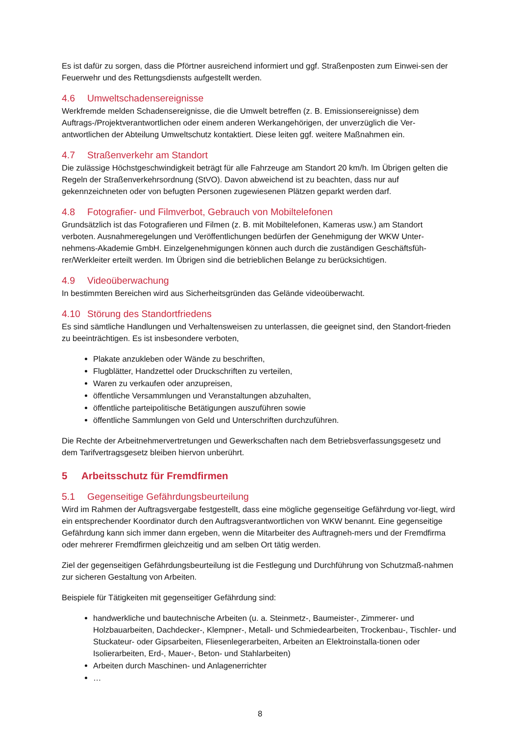Es ist dafür zu sorgen, dass die Pförtner ausreichend informiert und ggf. Straßenposten zum Einwei-sen der Feuerwehr und des Rettungsdiensts aufgestellt werden.
4.6 Umweltschadensereignisse
Werkfremde melden Schadensereignisse, die die Umwelt betreffen (z. B. Emissionsereignisse) dem Auftrags-/Projektverantwortlichen oder einem anderen Werkangehörigen, der unverzüglich die Ver-antwortlichen der Abteilung Umweltschutz kontaktiert. Diese leiten ggf. weitere Maßnahmen ein.
4.7 Straßenverkehr am Standort
Die zulässige Höchstgeschwindigkeit beträgt für alle Fahrzeuge am Standort 20 km/h. Im Übrigen gelten die Regeln der Straßenverkehrsordnung (StVO). Davon abweichend ist zu beachten, dass nur auf gekennzeichneten oder von befugten Personen zugewiesenen Plätzen geparkt werden darf.
4.8 Fotografier- und Filmverbot, Gebrauch von Mobiltelefonen
Grundsätzlich ist das Fotografieren und Filmen (z. B. mit Mobiltelefonen, Kameras usw.) am Standort verboten. Ausnahmeregelungen und Veröffentlichungen bedürfen der Genehmigung der WKW Unter-nehmens-Akademie GmbH. Einzelgenehmigungen können auch durch die zuständigen Geschäftsfüh-rer/Werkleiter erteilt werden. Im Übrigen sind die betrieblichen Belange zu berücksichtigen.
4.9 Videoüberwachung
In bestimmten Bereichen wird aus Sicherheitsgründen das Gelände videoüberwacht.
4.10 Störung des Standortfriedens
Es sind sämtliche Handlungen und Verhaltensweisen zu unterlassen, die geeignet sind, den Standort-frieden zu beeinträchtigen. Es ist insbesondere verboten,
Plakate anzukleben oder Wände zu beschriften,
Flugblätter, Handzettel oder Druckschriften zu verteilen,
Waren zu verkaufen oder anzupreisen,
öffentliche Versammlungen und Veranstaltungen abzuhalten,
öffentliche parteipolitische Betätigungen auszuführen sowie
öffentliche Sammlungen von Geld und Unterschriften durchzuführen.
Die Rechte der Arbeitnehmervertretungen und Gewerkschaften nach dem Betriebsverfassungsgesetz und dem Tarifvertragsgesetz bleiben hiervon unberührt.
5 Arbeitsschutz für Fremdfirmen
5.1 Gegenseitige Gefährdungsbeurteilung
Wird im Rahmen der Auftragsvergabe festgestellt, dass eine mögliche gegenseitige Gefährdung vor-liegt, wird ein entsprechender Koordinator durch den Auftragsverantwortlichen von WKW benannt. Eine gegenseitige Gefährdung kann sich immer dann ergeben, wenn die Mitarbeiter des Auftragneh-mers und der Fremdfirma oder mehrerer Fremdfirmen gleichzeitig und am selben Ort tätig werden.
Ziel der gegenseitigen Gefährdungsbeurteilung ist die Festlegung und Durchführung von Schutzmaß-nahmen zur sicheren Gestaltung von Arbeiten.
Beispiele für Tätigkeiten mit gegenseitiger Gefährdung sind:
handwerkliche und bautechnische Arbeiten (u. a. Steinmetz-, Baumeister-, Zimmerer- und Holzbauarbeiten, Dachdecker-, Klempner-, Metall- und Schmiedearbeiten, Trockenbau-, Tischler- und Stuckateur- oder Gipsarbeiten, Fliesenlegerarbeiten, Arbeiten an Elektroinstalla-tionen oder Isolierarbeiten, Erd-, Mauer-, Beton- und Stahlarbeiten)
Arbeiten durch Maschinen- und Anlagenerrichter
…
8